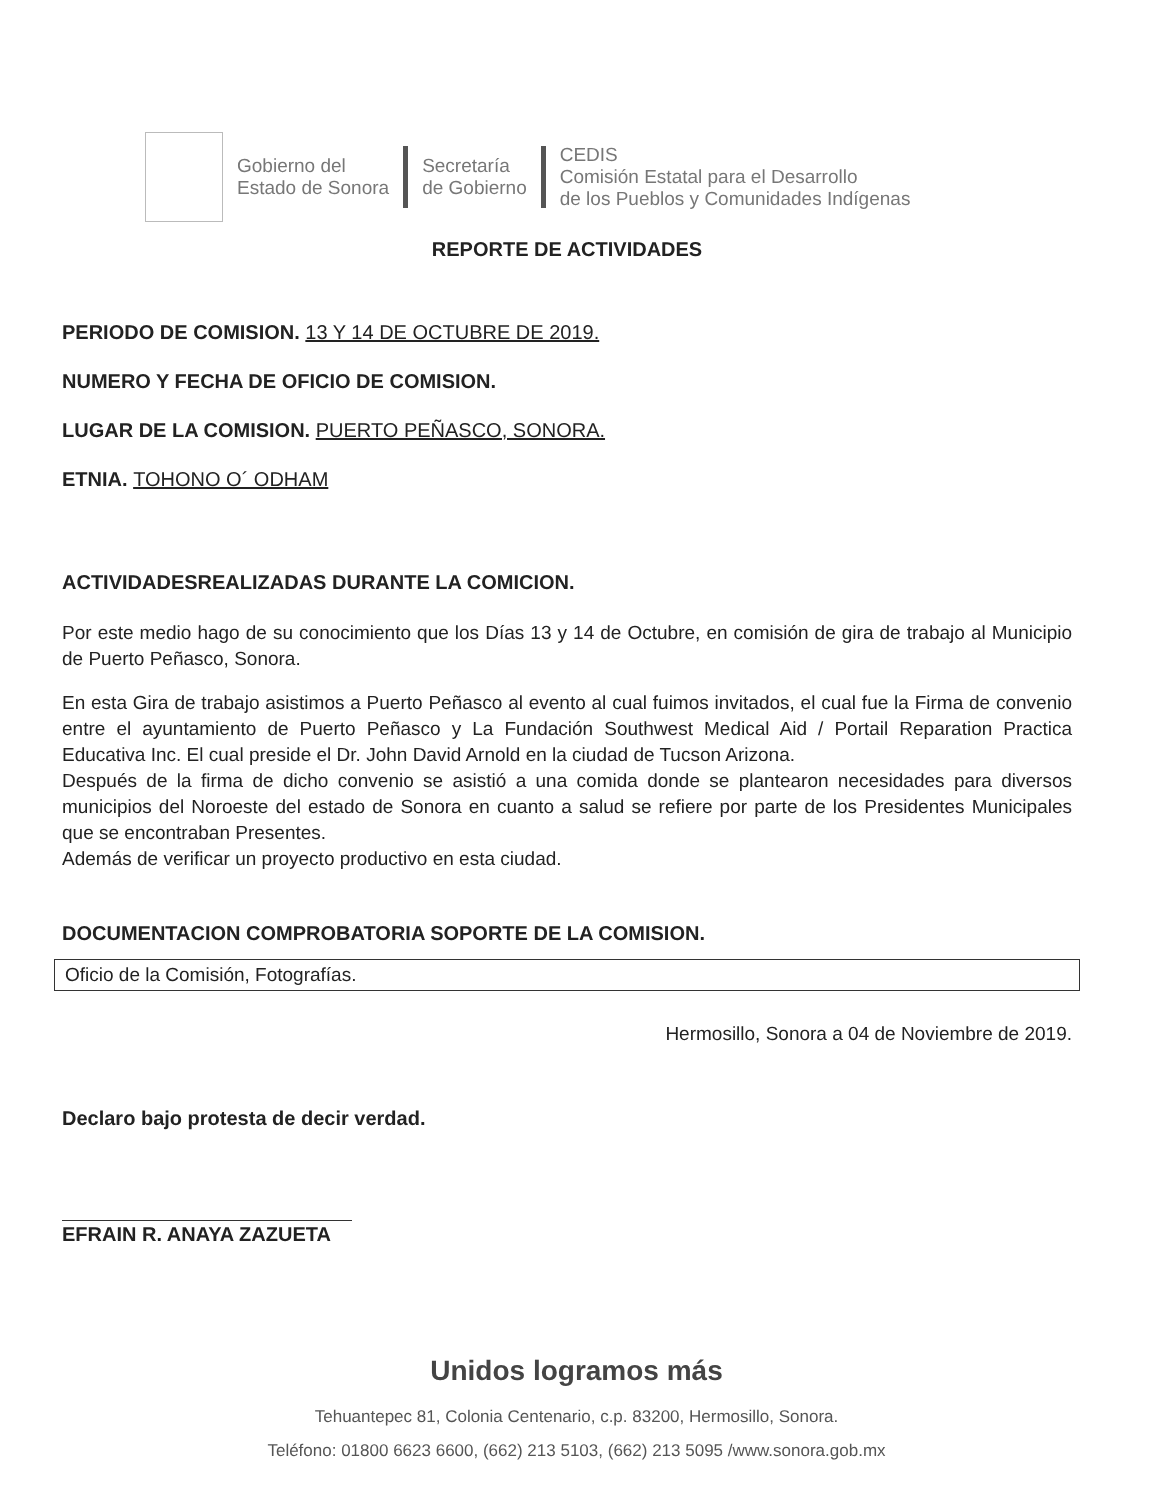Gobierno del
Estado de Sonora
Secretaría
de Gobierno
CEDIS
Comisión Estatal para el Desarrollo
de los Pueblos y Comunidades Indígenas
REPORTE DE ACTIVIDADES
PERIODO DE COMISION. 13 Y 14 DE OCTUBRE DE 2019.
NUMERO Y FECHA DE OFICIO DE COMISION.
LUGAR DE LA COMISION. PUERTO PEÑASCO, SONORA.
ETNIA. TOHONO O´ ODHAM
ACTIVIDADESREALIZADAS DURANTE LA COMICION.
Por este medio hago de su conocimiento que los Días 13 y 14 de Octubre, en comisión de gira de trabajo al Municipio de Puerto Peñasco, Sonora.
En esta Gira de trabajo asistimos a Puerto Peñasco al evento al cual fuimos invitados, el cual fue la Firma de convenio entre el ayuntamiento de Puerto Peñasco y La Fundación Southwest Medical Aid / Portail Reparation Practica Educativa Inc. El cual preside el Dr. John David Arnold en la ciudad de Tucson Arizona.
Después de la firma de dicho convenio se asistió a una comida donde se plantearon necesidades para diversos municipios del Noroeste del estado de Sonora en cuanto a salud se refiere por parte de los Presidentes Municipales que se encontraban Presentes.
Además de verificar un proyecto productivo en esta ciudad.
DOCUMENTACION COMPROBATORIA SOPORTE DE LA COMISION.
Oficio de la Comisión, Fotografías.
Hermosillo, Sonora a 04 de Noviembre de 2019.
Declaro bajo protesta de decir verdad.
EFRAIN R. ANAYA ZAZUETA
Unidos logramos más
Tehuantepec 81, Colonia Centenario, c.p. 83200, Hermosillo, Sonora.
Teléfono: 01800 6623 6600, (662) 213 5103, (662) 213 5095 /www.sonora.gob.mx